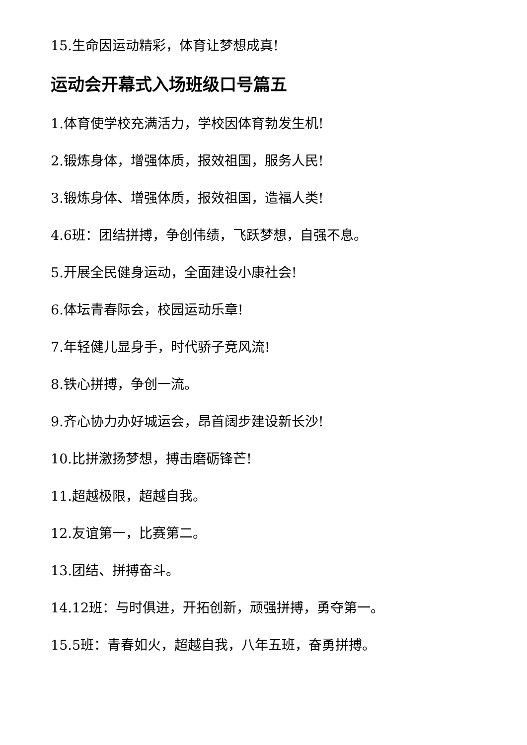15.生命因运动精彩，体育让梦想成真!
运动会开幕式入场班级口号篇五
1.体育使学校充满活力，学校因体育勃发生机!
2.锻炼身体，增强体质，报效祖国，服务人民!
3.锻炼身体、增强体质，报效祖国，造福人类!
4.6班：团结拼搏，争创伟绩，飞跃梦想，自强不息。
5.开展全民健身运动，全面建设小康社会!
6.体坛青春际会，校园运动乐章!
7.年轻健儿显身手，时代骄子竞风流!
8.铁心拼搏，争创一流。
9.齐心协力办好城运会，昂首阔步建设新长沙!
10.比拼激扬梦想，搏击磨砺锋芒!
11.超越极限，超越自我。
12.友谊第一，比赛第二。
13.团结、拼搏奋斗。
14.12班：与时俱进，开拓创新，顽强拼搏，勇夺第一。
15.5班：青春如火，超越自我，八年五班，奋勇拼搏。